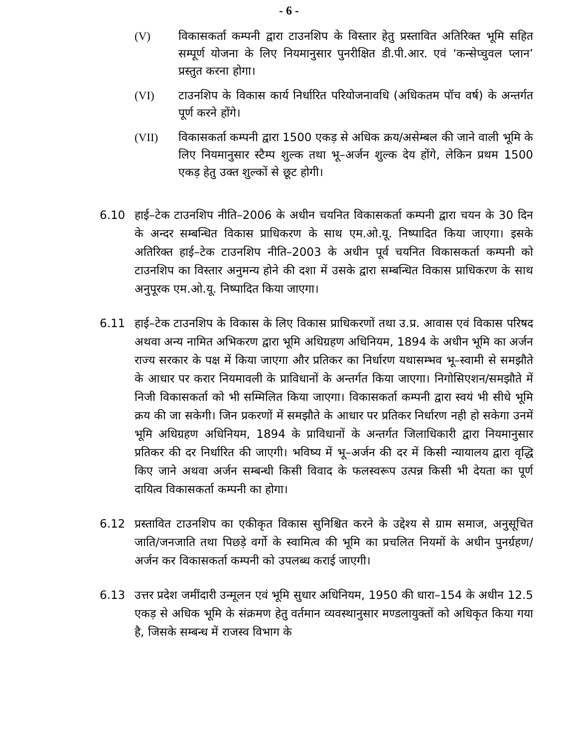- 6 -
(V) विकासकर्ता कम्पनी द्वारा टाउनशिप के विस्तार हेतु प्रस्तावित अतिरिक्त भूमि सहित सम्पूर्ण योजना के लिए नियमानुसार पुनरीक्षित डी.पी.आर. एवं ‘कन्सेप्चुवल प्लान’ प्रस्तुत करना होगा।
(VI) टाउनशिप के विकास कार्य निर्धारित परियोजनावधि (अधिकतम पॉच वर्ष) के अन्तर्गत पूर्ण करने होंगे।
(VII) विकासकर्ता कम्पनी द्वारा 1500 एकड़ से अधिक क्रय/असेम्बल की जाने वाली भूमि के लिए नियमानुसार स्टैम्प शुल्क तथा भू–अर्जन शुल्क देय होंगे, लेकिन प्रथम 1500 एकड़ हेतु उक्त शुल्कों से छूट होगी।
6.10 हाई–टेक टाउनशिप नीति–2006 के अधीन चयनित विकासकर्ता कम्पनी द्वारा चयन के 30 दिन के अन्दर सम्बन्धित विकास प्राधिकरण के साथ एम.ओ.यू. निष्पादित किया जाएगा। इसके अतिरिक्त हाई–टेक टाउनशिप नीति–2003 के अधीन पूर्व चयनित विकासकर्ता कम्पनी को टाउनशिप का विस्तार अनुमन्य होने की दशा में उसके द्वारा सम्बन्धित विकास प्राधिकरण के साथ अनुपूरक एम.ओ.यू. निष्पादित किया जाएगा।
6.11 हाई–टेक टाउनशिप के विकास के लिए विकास प्राधिकरणों तथा उ.प्र. आवास एवं विकास परिषद अथवा अन्य नामित अभिकरण द्वारा भूमि अधिग्रहण अधिनियम, 1894 के अधीन भूमि का अर्जन राज्य सरकार के पक्ष में किया जाएगा और प्रतिकर का निर्धारण यथासम्भव भू–स्वामी से समझौते के आधार पर करार नियमावली के प्राविधानों के अन्तर्गत किया जाएगा। निगोसिएशन/समझौते में निजी विकासकर्ता को भी सम्मिलित किया जाएगा। विकासकर्ता कम्पनी द्वारा स्वयं भी सीधे भूमि क्रय की जा सकेगी। जिन प्रकरणों में समझौते के आधार पर प्रतिकर निर्धारण नही हो सकेगा उनमें भूमि अधिग्रहण अधिनियम, 1894 के प्राविधानों के अन्तर्गत जिलाधिकारी द्वारा नियमानुसार प्रतिकर की दर निर्धारित की जाएगी। भविष्य में भू–अर्जन की दर में किसी न्यायालय द्वारा वृद्धि किए जाने अथवा अर्जन सम्बन्धी किसी विवाद के फलस्वरूप उत्पन्न किसी भी देयता का पूर्ण दायित्व विकासकर्ता कम्पनी का होगा।
6.12 प्रस्तावित टाउनशिप का एकीकृत विकास सुनिश्चित करने के उद्देश्य से ग्राम समाज, अनुसूचित जाति/जनजाति तथा पिछड़े वर्गो के स्वामित्व की भूमि का प्रचलित नियमों के अधीन पुनर्ग्रहण/अर्जन कर विकासकर्ता कम्पनी को उपलब्ध कराई जाएगी।
6.13 उत्तर प्रदेश जमींदारी उन्मूलन एवं भूमि सुधार अधिनियम, 1950 की धारा–154 के अधीन 12.5 एकड़ से अधिक भूमि के संक्रमण हेतु वर्तमान व्यवस्थानुसार मण्डलायुक्तों को अधिकृत किया गया है, जिसके सम्बन्ध में राजस्व विभाग के